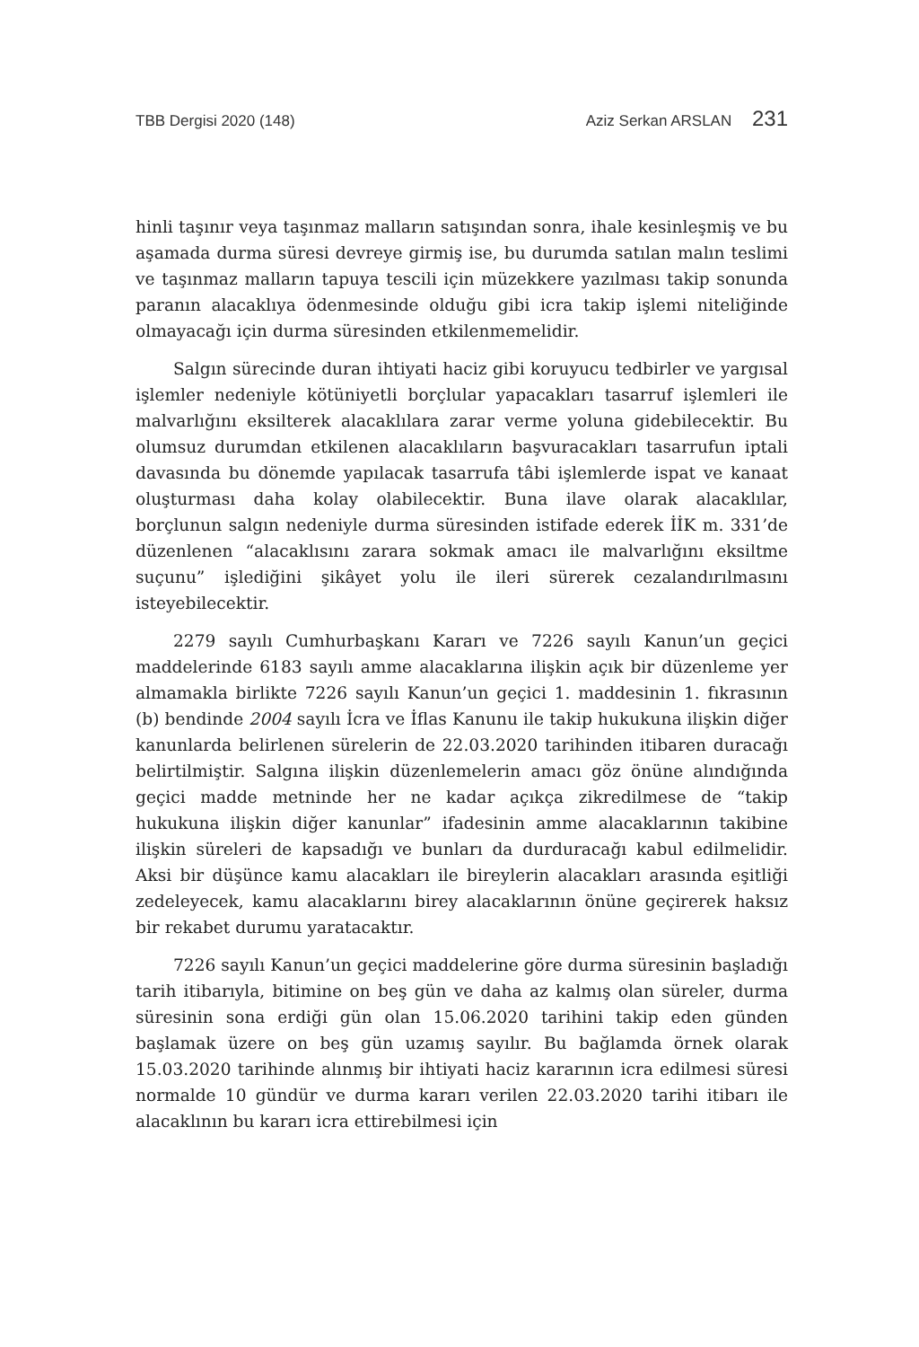TBB Dergisi 2020 (148) Aziz Serkan ARSLAN 231
hinli taşınır veya taşınmaz malların satışından sonra, ihale kesinleşmiş ve bu aşamada durma süresi devreye girmiş ise, bu durumda satılan malın teslimi ve taşınmaz malların tapuya tescili için müzekkere yazılması takip sonunda paranın alacaklıya ödenmesinde olduğu gibi icra takip işlemi niteliğinde olmayacağı için durma süresinden etkilenmemelidir.
Salgın sürecinde duran ihtiyati haciz gibi koruyucu tedbirler ve yargısal işlemler nedeniyle kötüniyetli borçlular yapacakları tasarruf işlemleri ile malvarlığını eksilterek alacaklılara zarar verme yoluna gidebilecektir. Bu olumsuz durumdan etkilenen alacaklıların başvuracakları tasarrufun iptali davasında bu dönemde yapılacak tasarrufa tâbi işlemlerde ispat ve kanaat oluşturması daha kolay olabilecektir. Buna ilave olarak alacaklılar, borçlunun salgın nedeniyle durma süresinden istifade ederek İİK m. 331’de düzenlenen “alacaklısını zarara sokmak amacı ile malvarlığını eksiltme suçunu” işlediğini şikâyet yolu ile ileri sürerek cezalandırılmasını isteyebilecektir.
2279 sayılı Cumhurbaşkanı Kararı ve 7226 sayılı Kanun’un geçici maddelerinde 6183 sayılı amme alacaklarına ilişkin açık bir düzenleme yer almamakla birlikte 7226 sayılı Kanun’un geçici 1. maddesinin 1. fıkrasının (b) bendinde 2004 sayılı İcra ve İflas Kanunu ile takip hukukuna ilişkin diğer kanunlarda belirlenen sürelerin de 22.03.2020 tarihinden itibaren duracağı belirtilmiştir. Salgına ilişkin düzenlemelerin amacı göz önüne alındığında geçici madde metninde her ne kadar açıkça zikredilmese de “takip hukukuna ilişkin diğer kanunlar” ifadesinin amme alacaklarının takibine ilişkin süreleri de kapsadığı ve bunları da durduracağı kabul edilmelidir. Aksi bir düşünce kamu alacakları ile bireylerin alacakları arasında eşitliği zedeleyecek, kamu alacaklarını birey alacaklarının önüne geçirerek haksız bir rekabet durumu yaratacaktır.
7226 sayılı Kanun’un geçici maddelerine göre durma süresinin başladığı tarih itibarıyla, bitimine on beş gün ve daha az kalmış olan süreler, durma süresinin sona erdiği gün olan 15.06.2020 tarihini takip eden günden başlamak üzere on beş gün uzamış sayılır. Bu bağlamda örnek olarak 15.03.2020 tarihinde alınmış bir ihtiyati haciz kararının icra edilmesi süresi normalde 10 gündür ve durma kararı verilen 22.03.2020 tarihi itibarı ile alacaklının bu kararı icra ettirebilmesi için